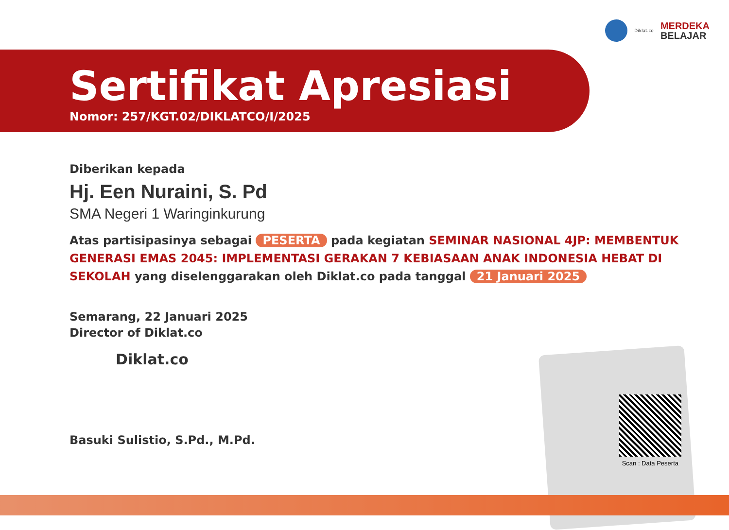Diklat.co
MERDEKA
BELAJAR
Scan : Data Peserta
Sertifikat Apresiasi
Nomor: 257/KGT.02/DIKLATCO/I/2025
Diberikan kepada
Hj. Een Nuraini, S. Pd
SMA Negeri 1 Waringinkurung
Atas partisipasinya sebagai PESERTA pada kegiatan SEMINAR NASIONAL 4JP: MEMBENTUK GENERASI EMAS 2045: IMPLEMENTASI GERAKAN 7 KEBIASAAN ANAK INDONESIA HEBAT DI SEKOLAH yang diselenggarakan oleh Diklat.co pada tanggal 21 Januari 2025
Semarang, 22 Januari 2025
Director of Diklat.co
Diklat.co
Basuki Sulistio, S.Pd., M.Pd.